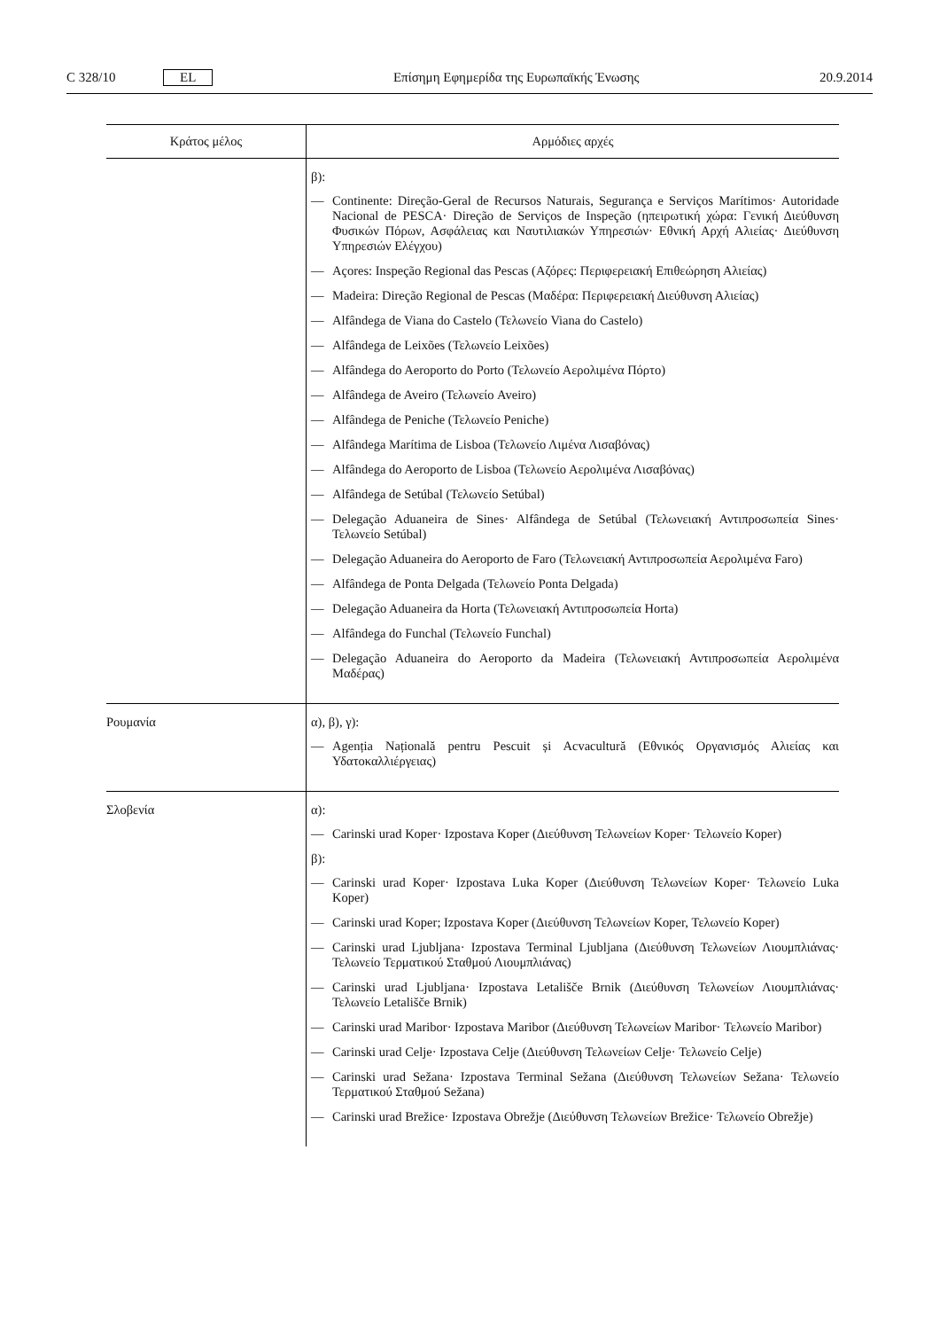C 328/10 EL Επίσημη Εφημερίδα της Ευρωπαϊκής Ένωσης 20.9.2014
| Κράτος μέλος | Αρμόδιες αρχές |
| --- | --- |
| | β): — Continente: Direção-Geral de Recursos Naturais, Segurança e Serviços Marítimos· Autoridade Nacional de PESCA· Direção de Serviços de Inspeção (ηπειρωτική χώρα: Γενική Διεύθυνση Φυσικών Πόρων, Ασφάλειας και Ναυτιλιακών Υπηρεσιών· Εθνική Αρχή Αλιείας· Διεύθυνση Υπηρεσιών Ελέγχου) — Açores: Inspeção Regional das Pescas (Αζόρες: Περιφερειακή Επιθεώρηση Αλιείας) — Madeira: Direção Regional de Pescas (Μαδέρα: Περιφερειακή Διεύθυνση Αλιείας) — Alfândega de Viana do Castelo (Τελωνείο Viana do Castelo) — Alfândega de Leixões (Τελωνείο Leixões) — Alfândega do Aeroporto do Porto (Τελωνείο Αερολιμένα Πόρτο) — Alfândega de Aveiro (Τελωνείο Aveiro) — Alfândega de Peniche (Τελωνείο Peniche) — Alfândega Marítima de Lisboa (Τελωνείο Λιμένα Λισαβόνας) — Alfândega do Aeroporto de Lisboa (Τελωνείο Αερολιμένα Λισαβόνας) — Alfândega de Setúbal (Τελωνείο Setúbal) — Delegação Aduaneira de Sines· Alfândega de Setúbal (Τελωνειακή Αντιπροσωπεία Sines· Τελωνείο Setúbal) — Delegação Aduaneira do Aeroporto de Faro (Τελωνειακή Αντιπροσωπεία Αερολιμένα Faro) — Alfândega de Ponta Delgada (Τελωνείο Ponta Delgada) — Delegação Aduaneira da Horta (Τελωνειακή Αντιπροσωπεία Horta) — Alfândega do Funchal (Τελωνείο Funchal) — Delegação Aduaneira do Aeroporto da Madeira (Τελωνειακή Αντιπροσωπεία Αερολιμένα Μαδέρας) |
| Ρουμανία | α), β), γ): — Agenția Națională pentru Pescuit și Acvacultură (Εθνικός Οργανισμός Αλιείας και Υδατοκαλλιέργειας) |
| Σλοβενία | α): — Carinski urad Koper· Izpostava Koper (Διεύθυνση Τελωνείων Koper· Τελωνείο Koper) β): — Carinski urad Koper· Izpostava Luka Koper (Διεύθυνση Τελωνείων Koper· Τελωνείο Luka Koper) — Carinski urad Koper; Izpostava Koper (Διεύθυνση Τελωνείων Koper, Τελωνείο Koper) — Carinski urad Ljubljana· Izpostava Terminal Ljubljana (Διεύθυνση Τελωνείων Λιουμπλιάνας· Τελωνείο Τερματικού Σταθμού Λιουμπλιάνας) — Carinski urad Ljubljana· Izpostava Letališče Brnik (Διεύθυνση Τελωνείων Λιουμπλιάνας· Τελωνείο Letališče Brnik) — Carinski urad Maribor· Izpostava Maribor (Διεύθυνση Τελωνείων Maribor· Τελωνείο Maribor) — Carinski urad Celje· Izpostava Celje (Διεύθυνση Τελωνείων Celje· Τελωνείο Celje) — Carinski urad Sežana· Izpostava Terminal Sežana (Διεύθυνση Τελωνείων Sežana· Τελωνείο Τερματικού Σταθμού Sežana) — Carinski urad Brežice· Izpostava Obrežje (Διεύθυνση Τελωνείων Brežice· Τελωνείο Obrežje) |